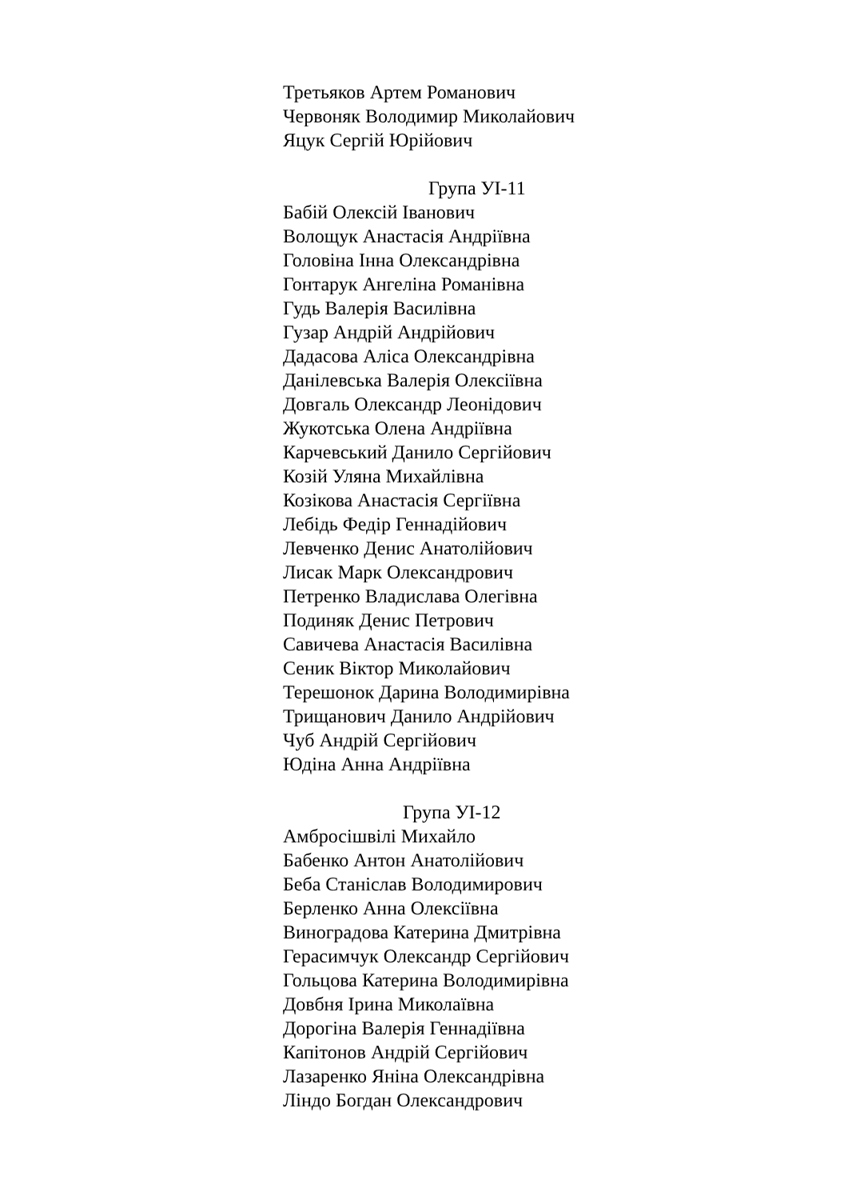Третьяков Артем Романович
Червоняк Володимир Миколайович
Яцук Сергій Юрійович
Група УІ-11
Бабій Олексій Іванович
Волощук Анастасія Андріївна
Головіна Інна Олександрівна
Гонтарук Ангеліна Романівна
Гудь Валерія Василівна
Гузар Андрій Андрійович
Дадасова Аліса Олександрівна
Данілевська Валерія Олексіївна
Довгаль Олександр Леонідович
Жукотська Олена Андріївна
Карчевський Данило Сергійович
Козій Уляна Михайлівна
Козікова Анастасія Сергіївна
Лебідь Федір Геннадійович
Левченко Денис Анатолійович
Лисак Марк Олександрович
Петренко Владислава Олегівна
Подиняк Денис Петрович
Савичева Анастасія Василівна
Сеник Віктор Миколайович
Терешонок Дарина Володимирівна
Трищанович Данило Андрійович
Чуб Андрій Сергійович
Юдіна Анна Андріївна
Група УІ-12
Амбросішвілі Михайло
Бабенко Антон Анатолійович
Беба Станіслав Володимирович
Берленко Анна Олексіївна
Виноградова Катерина Дмитрівна
Герасимчук Олександр Сергійович
Гольцова Катерина Володимирівна
Довбня Ірина Миколаївна
Дорогіна Валерія Геннадіївна
Капітонов Андрій Сергійович
Лазаренко Яніна Олександрівна
Ліндо Богдан Олександрович